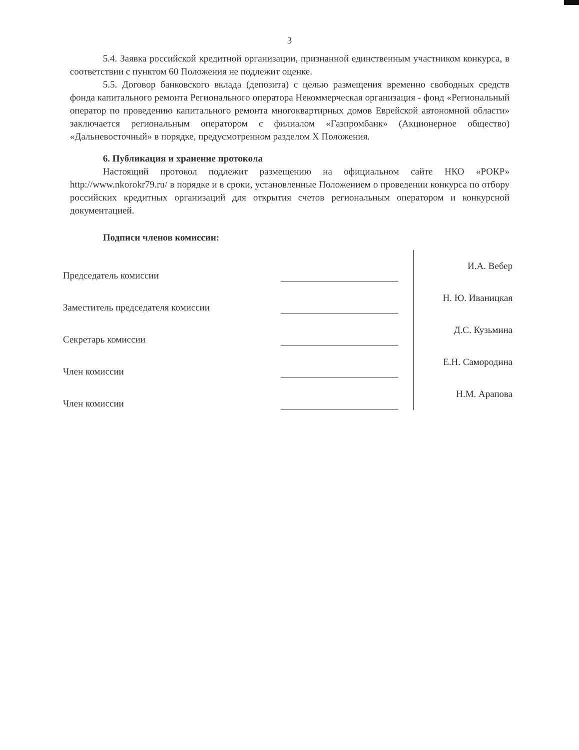3
5.4. Заявка российской кредитной организации, признанной единственным участником конкурса, в соответствии с пунктом 60 Положения не подлежит оценке.
5.5. Договор банковского вклада (депозита) с целью размещения временно свободных средств фонда капитального ремонта Регионального оператора Некоммерческая организация - фонд «Региональный оператор по проведению капитального ремонта многоквартирных домов Еврейской автономной области» заключается региональным оператором с филиалом «Газпромбанк» (Акционерное общество) «Дальневосточный» в порядке, предусмотренном разделом X Положения.
6. Публикация и хранение протокола
Настоящий протокол подлежит размещению на официальном сайте НКО «РОКР» http://www.nkorokr79.ru/ в порядке и в сроки, установленные Положением о проведении конкурса по отбору российских кредитных организаций для открытия счетов региональным оператором и конкурсной документацией.
Подписи членов комиссии:
Председатель комиссии
И.А. Вебер
Заместитель председателя комиссии
Н. Ю. Иваницкая
Секретарь комиссии
Д.С. Кузьмина
Член комиссии
Е.Н. Самородина
Член комиссии
Н.М. Арапова